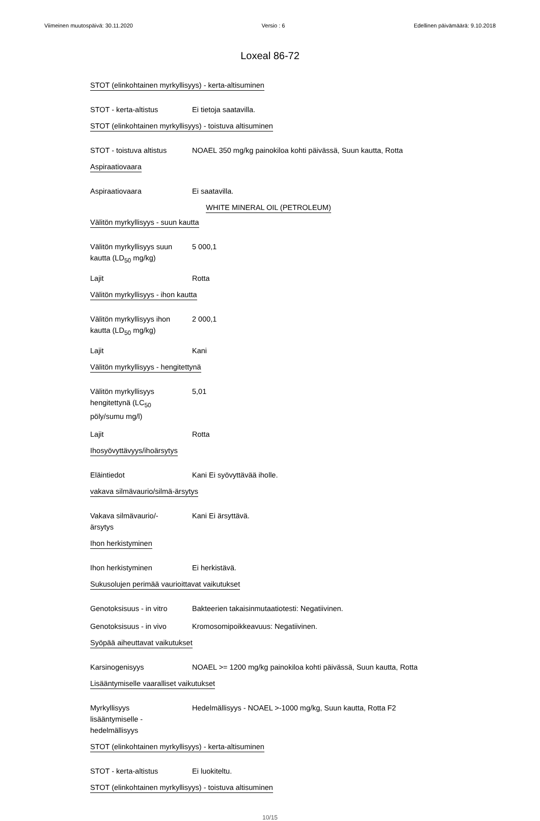Viimeinen muutospäivä: 30.11.2020 Versio : 6 Edellinen päivämäärä: 9.10.2018
Loxeal 86-72
STOT (elinkohtainen myrkyllisyys) - kerta-altisuminen
STOT - kerta-altistus Ei tietoja saatavilla.
STOT (elinkohtainen myrkyllisyys) - toistuva altisuminen
STOT - toistuva altistus
NOAEL 350 mg/kg painokiloa kohti päivässä, Suun kautta, Rotta
Aspiraatiovaara
Aspiraatiovaara Ei saatavilla.
WHITE MINERAL OIL (PETROLEUM)
Välitön myrkyllisyys - suun kautta
Välitön myrkyllisyys suun kautta (LD<sub>50</sub> mg/kg)
5 000,1
Lajit Rotta
Välitön myrkyllisyys - ihon kautta
Välitön myrkyllisyys ihon kautta (LD<sub>50</sub> mg/kg)
2 000,1
Lajit Kani
Välitön myrkyllisyys - hengitettynä
Välitön myrkyllisyys hengitettynä (LC<sub>50</sub> pöly/sumu mg/l)
5,01
Lajit Rotta
Ihosyövyttävyys/ihoärsytys
Eläintiedot Kani Ei syövyttävää iholle.
vakava silmävaurio/silmä-ärsytys
Vakava silmävaurio/-ärsytys
Kani Ei ärsyttävä.
Ihon herkistyminen
Ihon herkistyminen Ei herkistävä.
Sukusolujen perimää vaurioittavat vaikutukset
Genotoksisuus - in vitro
Bakteerien takaisinmutaatiotesti: Negatiivinen.
Genotoksisuus - in vivo
Kromosomipoikkeavuus: Negatiivinen.
Syöpää aiheuttavat vaikutukset
Karsinogenisyys NOAEL >= 1200 mg/kg painokiloa kohti päivässä, Suun kautta, Rotta
Lisääntymiselle vaaralliset vaikutukset
Myrkyllisyys lisääntymiselle - hedelmällisyys
Hedelmällisyys - NOAEL >-1000 mg/kg, Suun kautta, Rotta F2
STOT (elinkohtainen myrkyllisyys) - kerta-altisuminen
STOT - kerta-altistus Ei luokiteltu.
STOT (elinkohtainen myrkyllisyys) - toistuva altisuminen
10/15